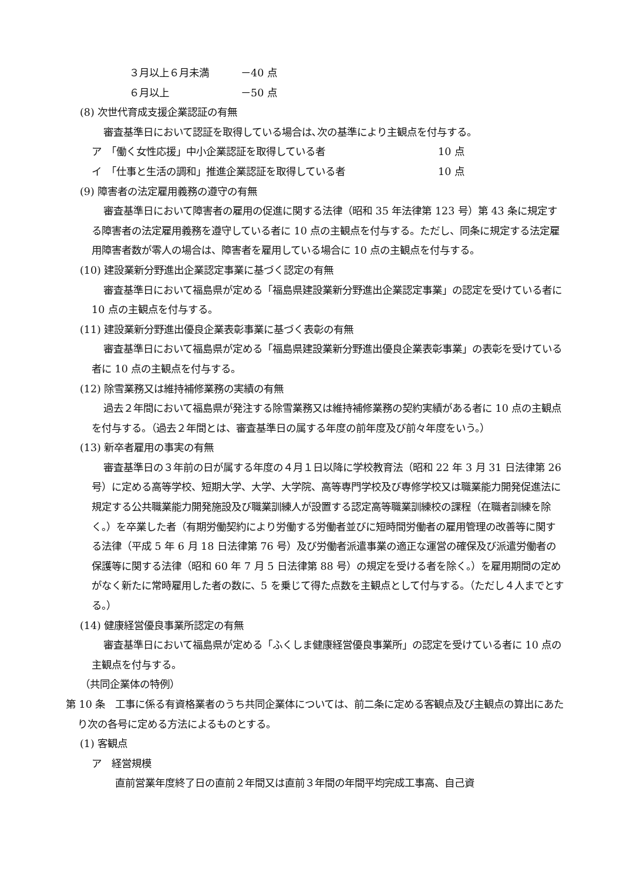３月以上６月未満 －40 点
６月以上 －50 点
(8) 次世代育成支援企業認証の有無
審査基準日において認証を取得している場合は､次の基準により主観点を付与する。
ア　「働く女性応援」中小企業認証を取得している者 10 点
イ　「仕事と生活の調和」推進企業認証を取得している者 10 点
(9) 障害者の法定雇用義務の遵守の有無
審査基準日において障害者の雇用の促進に関する法律（昭和 35 年法律第 123 号）第 43 条に規定する障害者の法定雇用義務を遵守している者に 10 点の主観点を付与する。ただし、同条に規定する法定雇用障害者数が零人の場合は、障害者を雇用している場合に 10 点の主観点を付与する。
(10) 建設業新分野進出企業認定事業に基づく認定の有無
審査基準日において福島県が定める「福島県建設業新分野進出企業認定事業」の認定を受けている者に 10 点の主観点を付与する。
(11) 建設業新分野進出優良企業表彰事業に基づく表彰の有無
審査基準日において福島県が定める「福島県建設業新分野進出優良企業表彰事業」の表彰を受けている者に 10 点の主観点を付与する。
(12) 除雪業務又は維持補修業務の実績の有無
過去２年間において福島県が発注する除雪業務又は維持補修業務の契約実績がある者に 10 点の主観点を付与する。（過去２年間とは、審査基準日の属する年度の前年度及び前々年度をいう。）
(13) 新卒者雇用の事実の有無
審査基準日の３年前の日が属する年度の４月１日以降に学校教育法（昭和 22 年 3 月 31 日法律第 26 号）に定める高等学校、短期大学、大学、大学院、高等専門学校及び専修学校又は職業能力開発促進法に規定する公共職業能力開発施設及び職業訓練人が設置する認定高等職業訓練校の課程（在職者訓練を除く。）を卒業した者（有期労働契約により労働する労働者並びに短時間労働者の雇用管理の改善等に関する法律（平成 5 年 6 月 18 日法律第 76 号）及び労働者派遣事業の適正な運営の確保及び派遣労働者の保護等に関する法律（昭和 60 年 7 月 5 日法律第 88 号）の規定を受ける者を除く。）を雇用期間の定めがなく新たに常時雇用した者の数に、5 を乗じて得た点数を主観点として付与する。（ただし４人までとする。）
(14) 健康経営優良事業所認定の有無
審査基準日において福島県が定める「ふくしま健康経営優良事業所」の認定を受けている者に 10 点の主観点を付与する。
（共同企業体の特例）
第 10 条　工事に係る有資格業者のうち共同企業体については、前二条に定める客観点及び主観点の算出にあたり次の各号に定める方法によるものとする。
(1) 客観点
ア　経営規模
直前営業年度終了日の直前２年間又は直前３年間の年間平均完成工事高、自己資